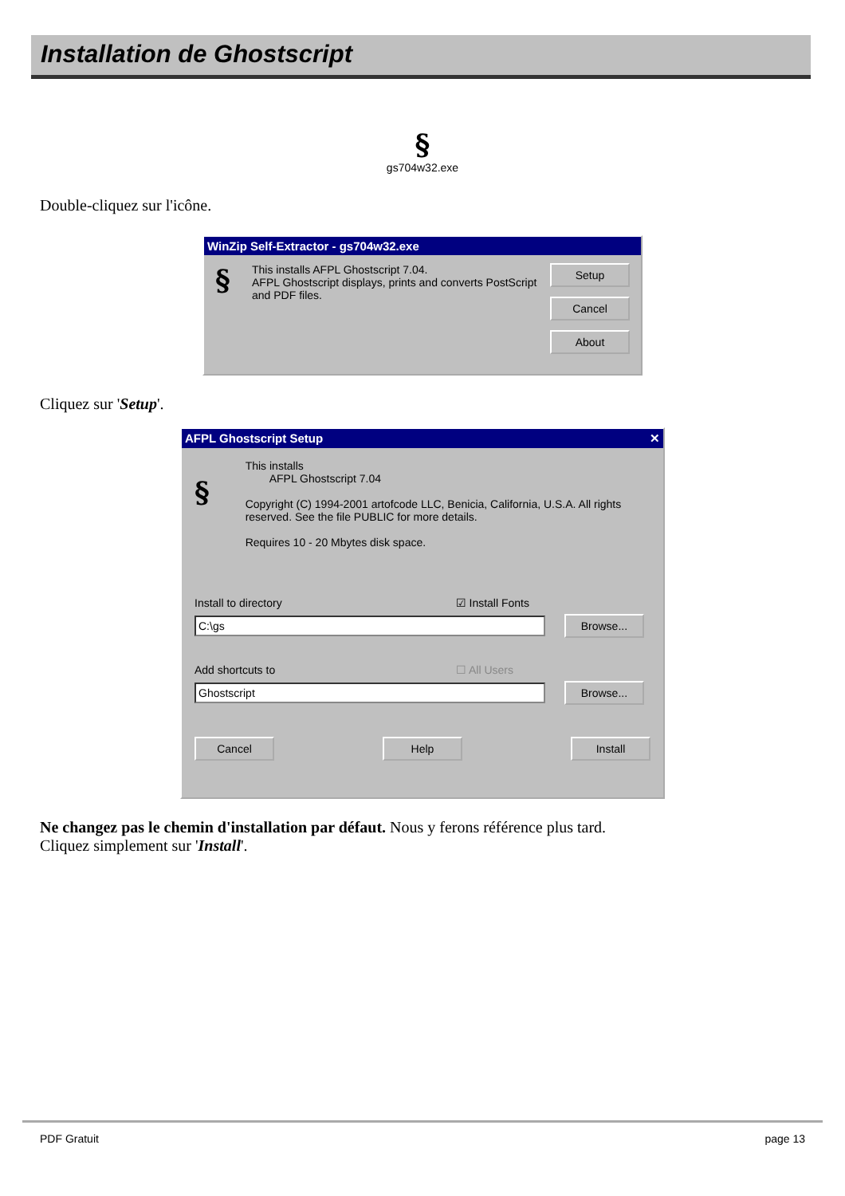Installation de Ghostscript
§
gs704w32.exe
Double-cliquez sur l'icône.
WinZip Self-Extractor - gs704w32.exe
§
This installs AFPL Ghostscript 7.04.
AFPL Ghostscript displays, prints and converts PostScript and PDF files.
Setup
Cancel
About
Cliquez sur 'Setup'.
AFPL Ghostscript Setup ✕
§
This installs
AFPL Ghostscript 7.04
Copyright (C) 1994-2001 artofcode LLC, Benicia, California, U.S.A. All rights reserved. See the file PUBLIC for more details.
Requires 10 - 20 Mbytes disk space.
Install to directory ☑ Install Fonts
C:\gs Browse...
Add shortcuts to ☐ All Users
Ghostscript Browse...
Cancel Help Install
Ne changez pas le chemin d'installation par défaut. Nous y ferons référence plus tard.
Cliquez simplement sur 'Install'.
PDF Gratuit page 13